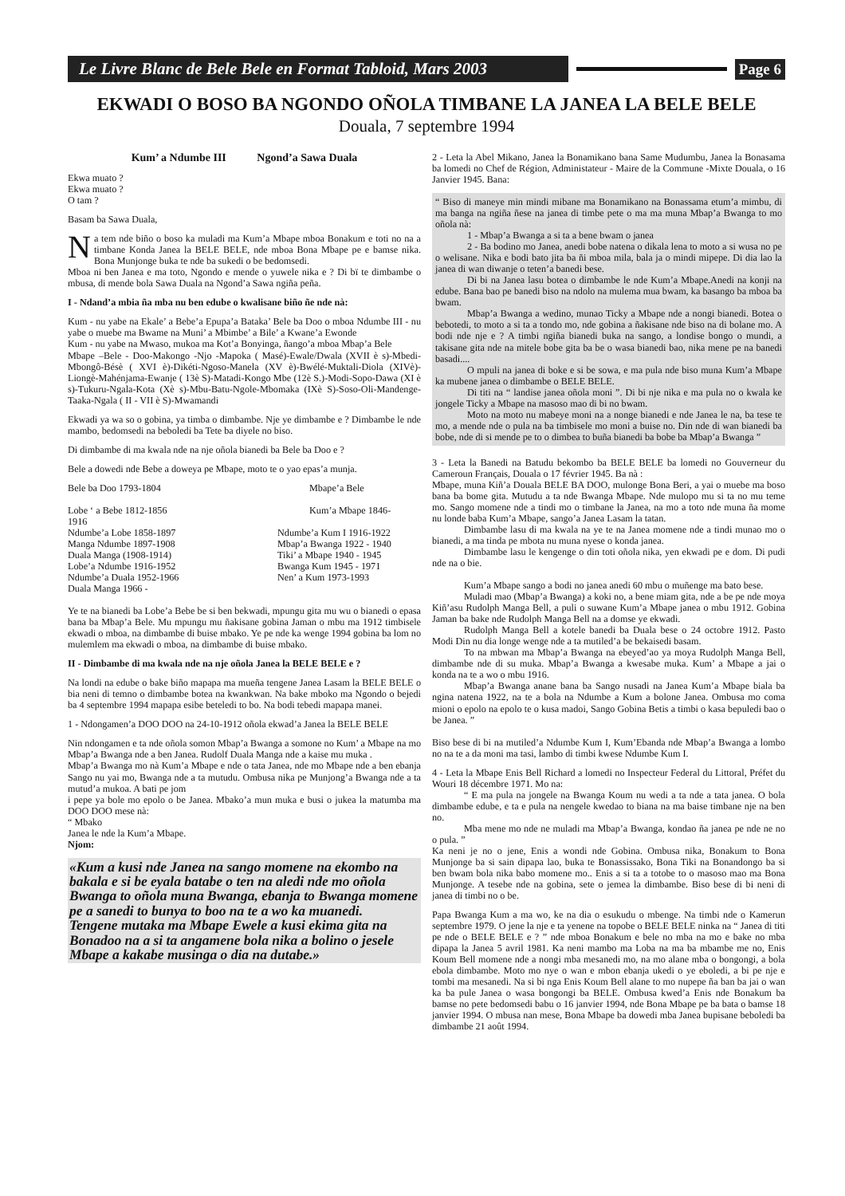Le Livre Blanc de Bele Bele en Format Tabloid, Mars 2003
Page 6
EKWADI O BOSO BA NGONDO OÑOLA TIMBANE LA JANEA LA BELE BELE
Douala, 7 septembre 1994
Kum’ a Ndumbe III Ngond’a Sawa Duala
Ekwa muato ?
Ekwa muato ?
O tam ?
Basam ba Sawa Duala,
Na tem nde biño o boso ka muladi ma Kum’a Mbape mboa Bonakum e toti no na a timbane Konda Janea la BELE BELE, nde mboa Bona Mbape pe e bamse nika. Bona Munjonge buka te nde ba sukedi o be bedomsedi.
Mboa ni ben Janea e ma toto, Ngondo e mende o yuwele nika e ? Di bï te dimbambe o mbusa, di mende bola Sawa Duala na Ngond’a Sawa ngiña peña.
I - Ndand’a mbia ña mba nu ben edube o kwalisane biño ñe nde nà:
Kum - nu yabe na Ekale’ a Bebe’a Epupa’a Bataka’ Bele ba Doo o mboa Ndumbe III - nu yabe o muebe ma Bwame na Muni’ a Mbimbe’ a Bile’ a Kwane’a Ewonde
Kum - nu yabe na Mwaso, mukoa ma Kot’a Bonyinga, ñango’a mboa Mbap’a Bele
Mbape –Bele - Doo-Makongo -Njo -Mapoka ( Masé)-Ewale/Dwala (XVII è s)-Mbedi-Mbongô-Bésè ( XVI è)-Dikéti-Ngoso-Manela (XV è)-Bwélé-Muktali-Diola (XIVè)-Liongè-Mahénjama-Ewanje ( 13è S)-Matadi-Kongo Mbe (12è S.)-Modi-Sopo-Dawa (XI è s)-Tukuru-Ngala-Kota (Xè s)-Mbu-Batu-Ngole-Mbomaka (IXè S)-Soso-Oli-Mandenge-Taaka-Ngala ( II - VII è S)-Mwamandi
Ekwadi ya wa so o gobina, ya timba o dimbambe. Nje ye dimbambe e ? Dimbambe le nde mambo, bedomsedi na beboledi ba Tete ba diyele no biso.
Di dimbambe di ma kwala nde na nje oñola bianedi ba Bele ba Doo e ?
Bele a dowedi nde Bebe a doweya pe Mbape, moto te o yao epas’a munja.
Bele ba Doo 1793-1804 Mbape’a Bele
Lobe ‘ a Bebe 1812-1856 Kum’a Mbape 1846-
1916
Ndumbe’a Lobe 1858-1897
Manga Ndumbe 1897-1908
Duala Manga (1908-1914)
Lobe’a Ndumbe 1916-1952
Ndumbe’a Duala 1952-1966
Duala Manga 1966 - Ndumbe’a Kum I 1916-1922
Mbap’a Bwanga 1922 - 1940
Tiki’ a Mbape 1940 - 1945
Bwanga Kum 1945 - 1971
Nen’ a Kum 1973-1993
Ye te na bianedi ba Lobe’a Bebe be si ben bekwadi, mpungu gita mu wu o bianedi o epasa bana ba Mbap’a Bele. Mu mpungu mu ñakisane gobina Jaman o mbu ma 1912 timbisele ekwadi o mboa, na dimbambe di buise mbako. Ye pe nde ka wenge 1994 gobina ba lom no mulemlem ma ekwadi o mboa, na dimbambe di buise mbako.
II - Dimbambe di ma kwala nde na nje oñola Janea la BELE BELE e ?
Na londi na edube o bake biño mapapa ma mueña tengene Janea Lasam la BELE BELE o bia neni di temno o dimbambe botea na kwankwan. Na bake mboko ma Ngondo o bejedi ba 4 septembre 1994 mapapa esibe beteledi to bo. Na bodi tebedi mapapa manei.
1 - Ndongamen’a DOO DOO na 24-10-1912 oñola ekwad’a Janea la BELE BELE
Nin ndongamen e ta nde oñola somon Mbap’a Bwanga a somone no Kum’ a Mbape na mo Mbap’a Bwanga nde a ben Janea. Rudolf Duala Manga nde a kaise mu muka .
Mbap’a Bwanga mo nà Kum’a Mbape e nde o tata Janea, nde mo Mbape nde a ben ebanja Sango nu yai mo, Bwanga nde a ta mutudu. Ombusa nika pe Munjong’a Bwanga nde a ta mutud’a mukoa. A bati pe jom
i pepe ya bole mo epolo o be Janea. Mbako’a mun muka e busi o jukea la matumba ma DOO DOO mese nà:
“ Mbako
Janea le nde la Kum’a Mbape.
Njom:
«Kum a kusi nde Janea na sango momene na ekombo na bakala e si be eyala batabe o ten na aledi nde mo oñola Bwanga to oñola muna Bwanga, ebanja to Bwanga momene pe a sanedi to bunya to boo na te a wo ka muanedi.
Tengene mutaka ma Mbape Ewele a kusi ekima gita na Bonadoo na a si ta angamene bola nika a bolino o jesele Mbape a kakabe musinga o dia na dutabe.»
2 - Leta la Abel Mikano, Janea la Bonamikano bana Same Mudumbu, Janea la Bonasama ba lomedi no Chef de Région, Administateur - Maire de la Commune -Mixte Douala, o 16 Janvier 1945. Bana:
“ Biso di maneye min mindi mibane ma Bonamikano na Bonassama etum’a mimbu, di ma banga na ngiña ñese na janea di timbe pete o ma ma muna Mbap’a Bwanga to mo oñola nà:
1 - Mbap’a Bwanga a si ta a bene bwam o janea
2 - Ba bodino mo Janea, anedi bobe natena o dikala lena to moto a si wusa no pe o welisane. Nika e bodi bato jita ba ñi mboa mila, bala ja o mindi mipepe. Di dia lao la janea di wan diwanje o teten’a banedi bese.
Di bi na Janea lasu botea o dimbambe le nde Kum’a Mbape.Anedi na konji na edube. Bana bao pe banedi biso na ndolo na mulema mua bwam, ka basango ba mboa ba bwam.
Mbap’a Bwanga a wedino, munao Ticky a Mbape nde a nongi bianedi. Botea o bebotedi, to moto a si ta a tondo mo, nde gobina a ñakisane nde biso na di bolane mo. A bodi nde nje e ? A timbi ngiña bianedi buka na sango, a londise bongo o mundi, a takisane gita nde na mitele bobe gita ba be o wasa bianedi bao, nika mene pe na banedi basadi....
O mpuli na janea di boke e si be sowa, e ma pula nde biso muna Kum’a Mbape ka mubene janea o dimbambe o BELE BELE.
Di titi na “ landise janea oñola moni ”. Di bi nje nika e ma pula no o kwala ke jongele Ticky a Mbape na masoso mao di bi no bwam.
Moto na moto nu mabeye moni na a nonge bianedi e nde Janea le na, ba tese te mo, a mende nde o pula na ba timbisele mo moni a buise no. Din nde di wan bianedi ba bobe, nde di si mende pe to o dimbea to buña bianedi ba bobe ba Mbap’a Bwanga ”
3 - Leta la Banedi na Batudu bekombo ba BELE BELE ba lomedi no Gouverneur du Cameroun Français, Douala o 17 février 1945. Ba nà :
Mbape, muna Kiñ’a Douala BELE BA DOO, mulonge Bona Beri, a yai o muebe ma boso bana ba bome gita. Mutudu a ta nde Bwanga Mbape. Nde mulopo mu si ta no mu teme mo. Sango momene nde a tindi mo o timbane la Janea, na mo a toto nde muna ña mome nu londe baba Kum’a Mbape, sango’a Janea Lasam la tatan.
Dimbambe lasu di ma kwala na ye te na Janea momene nde a tindi munao mo o bianedi, a ma tinda pe mbota nu muna nyese o konda janea.
Dimbambe lasu le kengenge o din toti oñola nika, yen ekwadi pe e dom. Di pudi nde na o bie.
Kum’a Mbape sango a bodi no janea anedi 60 mbu o muñenge ma bato bese.
Muladi mao (Mbap’a Bwanga) a koki no, a bene miam gita, nde a be pe nde moya Kiñ’asu Rudolph Manga Bell, a puli o suwane Kum’a Mbape janea o mbu 1912. Gobina Jaman ba bake nde Rudolph Manga Bell na a domse ye ekwadi.
Rudolph Manga Bell a kotele banedi ba Duala bese o 24 octobre 1912. Pasto Modi Din nu dia longe wenge nde a ta mutiled’a be bekaisedi basam.
To na mbwan ma Mbap’a Bwanga na ebeyed’ao ya moya Rudolph Manga Bell, dimbambe nde di su muka. Mbap’a Bwanga a kwesabe muka. Kum’ a Mbape a jai o konda na te a wo o mbu 1916.
Mbap’a Bwanga anane bana ba Sango nusadi na Janea Kum’a Mbape biala ba ngina natena 1922, na te a bola na Ndumbe a Kum a bolone Janea. Ombusa mo coma mioni o epolo na epolo te o kusa madoi, Sango Gobina Betis a timbi o kasa bepuledi bao o be Janea. ”
Biso bese di bi na mutiled’a Ndumbe Kum I, Kum’Ebanda nde Mbap’a Bwanga a lombo no na te a da moni ma tasi, lambo di timbi kwese Ndumbe Kum I.
4 - Leta la Mbape Enis Bell Richard a lomedi no Inspecteur Federal du Littoral, Préfet du Wouri 18 décembre 1971. Mo na:
“ E ma pula na jongele na Bwanga Koum nu wedi a ta nde a tata janea. O bola dimbambe edube, e ta e pula na nengele kwedao to biana na ma baise timbane nje na ben no.
Mba mene mo nde ne muladi ma Mbap’a Bwanga, kondao ña janea pe nde ne no o pula. ”
Ka neni je no o jene, Enis a wondi nde Gobina. Ombusa nika, Bonakum to Bona Munjonge ba si sain dipapa lao, buka te Bonassissako, Bona Tiki na Bonandongo ba si ben bwam bola nika babo momene mo.. Enis a si ta a totobe to o masoso mao ma Bona Munjonge. A tesebe nde na gobina, sete o jemea la dimbambe. Biso bese di bi neni di janea di timbi no o be.
Papa Bwanga Kum a ma wo, ke na dia o esukudu o mbenge. Na timbi nde o Kamerun septembre 1979. O jene la nje e ta yenene na topobe o BELE BELE ninka na “ Janea di titi pe nde o BELE BELE e ? ” nde mboa Bonakum e bele no mba na mo e bake no mba dipapa la Janea 5 avril 1981. Ka neni mambo ma Loba na ma ba mbambe me no, Enis Koum Bell momene nde a nongi mba mesanedi mo, na mo alane mba o bongongi, a bola ebola dimbambe. Moto mo nye o wan e mbon ebanja ukedi o ye eboledi, a bi pe nje e tombi ma mesanedi. Na si bi nga Enis Koum Bell alane to mo nupepe ña ban ba jai o wan ka ba pule Janea o wasa bongongi ba BELE. Ombusa kwed’a Enis nde Bonakum ba bamse no pete bedomsedi babu o 16 janvier 1994, nde Bona Mbape pe ba bata o bamse 18 janvier 1994. O mbusa nan mese, Bona Mbape ba dowedi mba Janea bupisane beboledi ba dimbambe 21 août 1994.